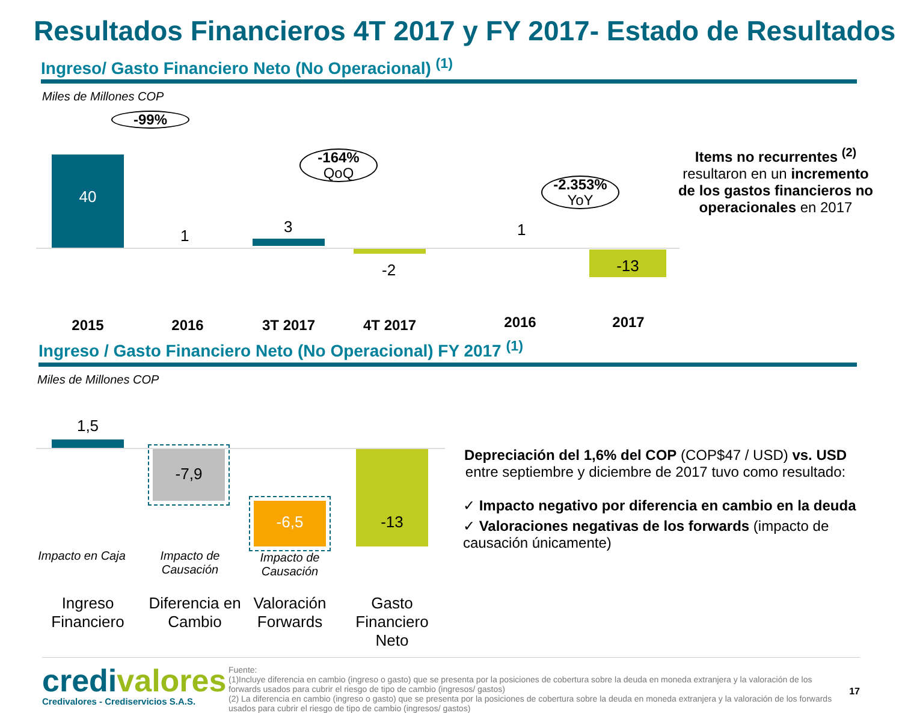Resultados Financieros 4T 2017 y FY 2017- Estado de Resultados
Ingreso/ Gasto Financiero Neto (No Operacional) <sup>(1)</sup>
Miles de Millones COP
-99%
40
1
-164%
QoQ
3
-2
-2.353%
YoY
1
-13
2015 2016 3T 2017 4T 2017 2016 2017
Items no recurrentes <sup>(2)</sup> resultaron en un incremento de los gastos financieros no operacionales en 2017
Ingreso / Gasto Financiero Neto (No Operacional) FY 2017 <sup>(1)</sup>
Miles de Millones COP
1,5
-7,9
-6,5 -13
Impacto en Caja
Impacto de Causación
Impacto de Causación
Ingreso Financiero
Diferencia en Cambio
Valoración Forwards
Gasto Financiero Neto
Depreciación del 1,6% del COP (COP$47 / USD) vs. USD entre septiembre y diciembre de 2017 tuvo como resultado:
✓ Impacto negativo por diferencia en cambio en la deuda
✓ Valoraciones negativas de los forwards (impacto de causación únicamente)
credivalores
Credivalores - Crediservicios S.A.S.
Fuente:
(1)Incluye diferencia en cambio (ingreso o gasto) que se presenta por la posiciones de cobertura sobre la deuda en moneda extranjera y la valoración de los forwards usados para cubrir el riesgo de tipo de cambio (ingresos/ gastos)
(2) La diferencia en cambio (ingreso o gasto) que se presenta por la posiciones de cobertura sobre la deuda en moneda extranjera y la valoración de los forwards usados para cubrir el riesgo de tipo de cambio (ingresos/ gastos)
17